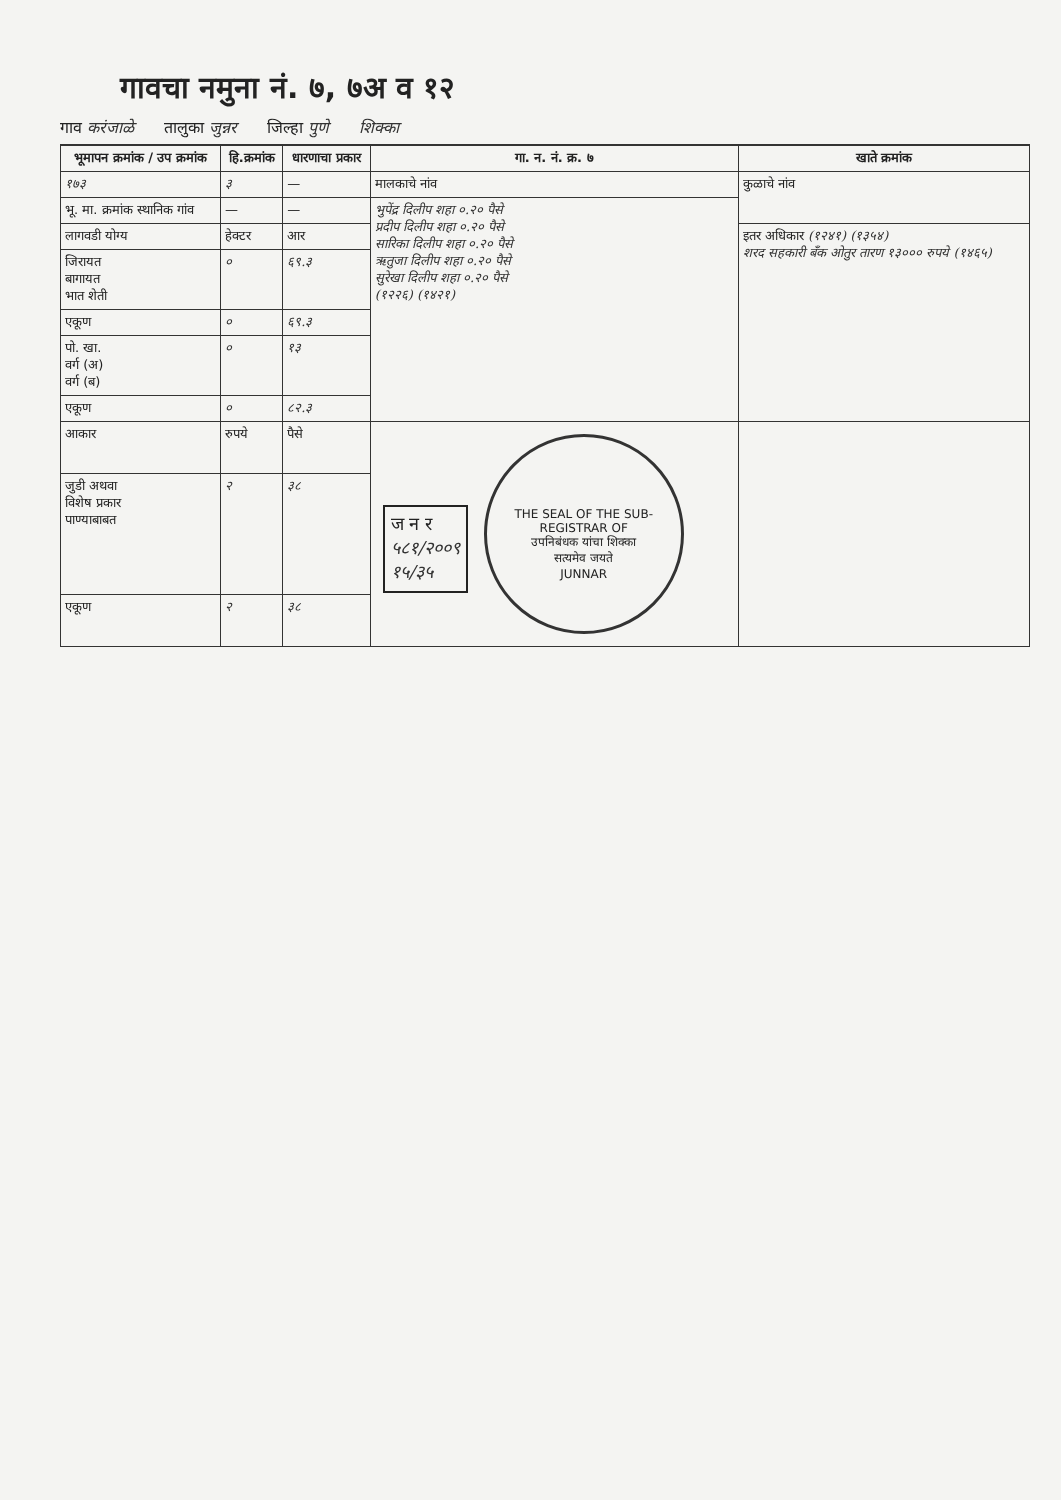गावचा नमुना नं. ७, ७अ व १२
गाव करंजाळे तालुका जुन्नर जिल्हा पुणे शिक्का
| भूमापन क्रमांक / उप क्रमांक | हि.क्रमांक | धारणाचा प्रकार | गा. न. नं. क्र. ७ | खाते क्रमांक |
| --- | --- | --- | --- | --- |
| १७३ | ३ | — | मालकाचे नांव | कुळाचे नांव |
| भू. मा. क्रमांक स्थानिक गांव | — | — | भुपेंद्र दिलीप शहा ०.२० पैसे प्रदीप दिलीप शहा ०.२० पैसे सारिका दिलीप शहा ०.२० पैसे ऋतुजा दिलीप शहा ०.२० पैसे सुरेखा दिलीप शहा ०.२० पैसे (१२२६) (१४२१) | |
| लागवडी योग्य | हेक्टर | आर | | इतर अधिकार (१२४१) (१३५४) शरद सहकारी बँक ओतुर तारण १३००० रुपये (१४६५) |
| जिरायत बागायत भात शेती | ० | ६९.३ | | |
| एकूण | ० | ६९.३ | | |
| पो. खा. वर्ग (अ) वर्ग (ब) | ० | १३ | | |
| एकूण | ० | ८२.३ | | |
| आकार | रुपये | पैसे | ज न र ५८१/२००९ १५/३५ THE SEAL OF THE SUB-REGISTRAR OF उपनिबंधक यांचा शिक्का सत्यमेव जयते JUNNAR | |
| जुडी अथवा विशेष प्रकार पाण्याबाबत | २ | ३८ | | |
| एकूण | २ | ३८ | | |